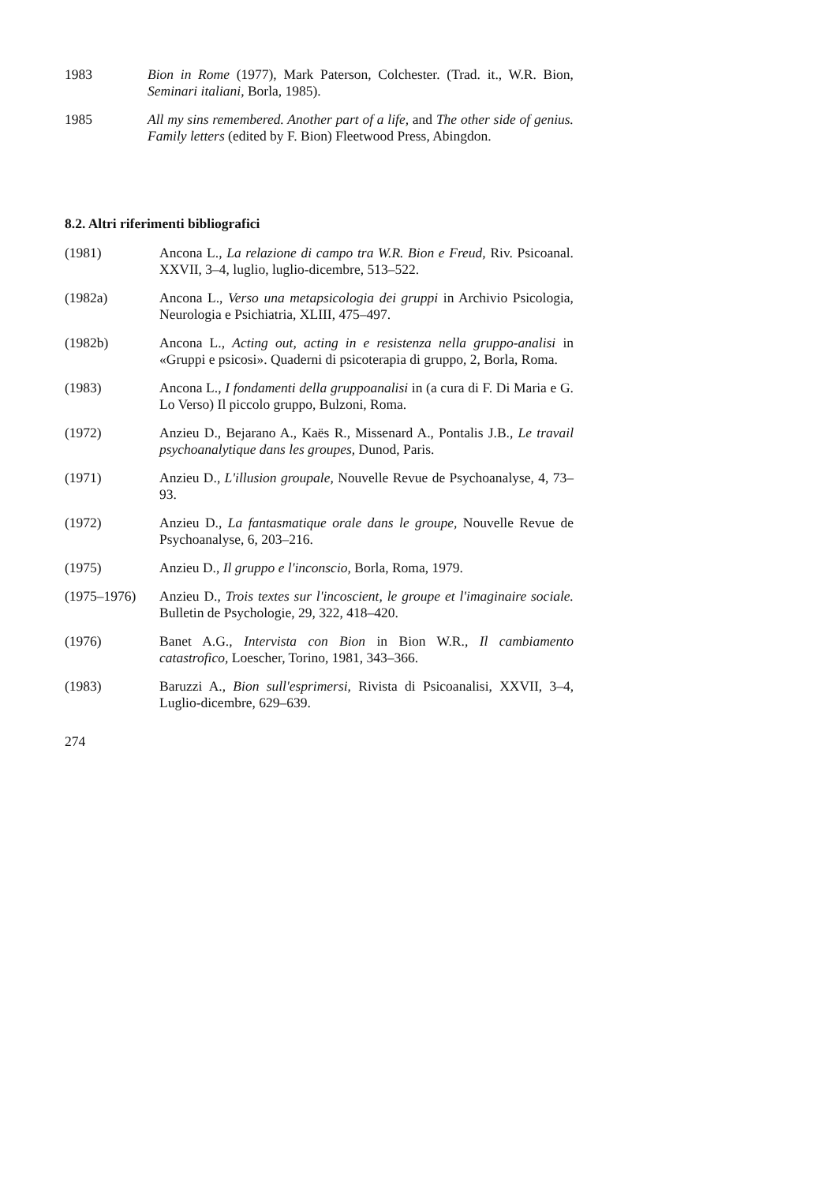1983 Bion in Rome (1977), Mark Paterson, Colchester. (Trad. it., W.R. Bion, Seminari italiani, Borla, 1985).
1985 All my sins remembered. Another part of a life, and The other side of genius. Family letters (edited by F. Bion) Fleetwood Press, Abingdon.
8.2. Altri riferimenti bibliografici
(1981) Ancona L., La relazione di campo tra W.R. Bion e Freud, Riv. Psicoanal. XXVII, 3–4, luglio, luglio-dicembre, 513–522.
(1982a) Ancona L., Verso una metapsicologia dei gruppi in Archivio Psicologia, Neurologia e Psichiatria, XLIII, 475–497.
(1982b) Ancona L., Acting out, acting in e resistenza nella gruppo-analisi in «Gruppi e psicosi». Quaderni di psicoterapia di gruppo, 2, Borla, Roma.
(1983) Ancona L., I fondamenti della gruppoanalisi in (a cura di F. Di Maria e G. Lo Verso) Il piccolo gruppo, Bulzoni, Roma.
(1972) Anzieu D., Bejarano A., Kaës R., Missenard A., Pontalis J.B., Le travail psychoanalytique dans les groupes, Dunod, Paris.
(1971) Anzieu D., L'illusion groupale, Nouvelle Revue de Psychoanalyse, 4, 73–93.
(1972) Anzieu D., La fantasmatique orale dans le groupe, Nouvelle Revue de Psychoanalyse, 6, 203–216.
(1975) Anzieu D., Il gruppo e l'inconscio, Borla, Roma, 1979.
(1975–1976) Anzieu D., Trois textes sur l'incoscient, le groupe et l'imaginaire sociale. Bulletin de Psychologie, 29, 322, 418–420.
(1976) Banet A.G., Intervista con Bion in Bion W.R., Il cambiamento catastrofico, Loescher, Torino, 1981, 343–366.
(1983) Baruzzi A., Bion sull'esprimersi, Rivista di Psicoanalisi, XXVII, 3–4, Luglio-dicembre, 629–639.
274